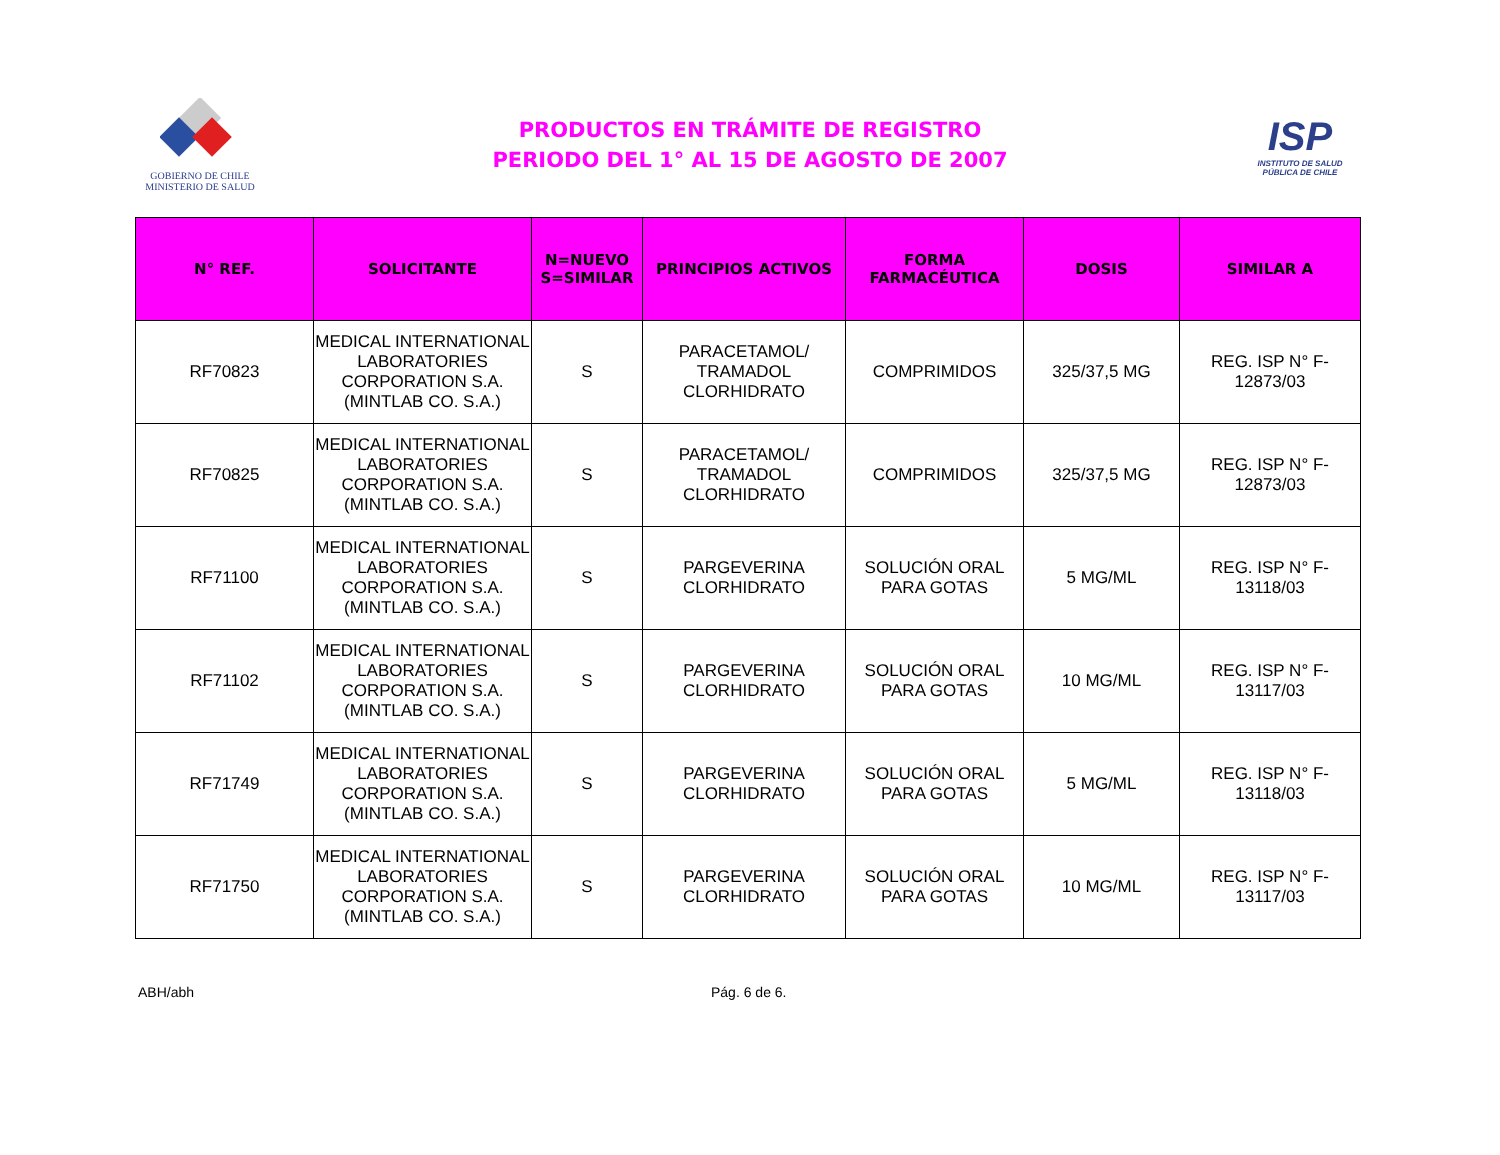GOBIERNO DE CHILE
MINISTERIO DE SALUD
PRODUCTOS EN TRÁMITE DE REGISTRO
PERIODO DEL 1° AL 15 DE AGOSTO DE 2007
ISP
INSTITUTO DE SALUD
PÚBLICA DE CHILE
| N° REF. | SOLICITANTE | N=NUEVO S=SIMILAR | PRINCIPIOS ACTIVOS | FORMA FARMACÉUTICA | DOSIS | SIMILAR A |
| --- | --- | --- | --- | --- | --- | --- |
| RF70823 | MEDICAL INTERNATIONAL LABORATORIES CORPORATION S.A. (MINTLAB CO. S.A.) | S | PARACETAMOL/ TRAMADOL CLORHIDRATO | COMPRIMIDOS | 325/37,5 MG | REG. ISP N° F-12873/03 |
| RF70825 | MEDICAL INTERNATIONAL LABORATORIES CORPORATION S.A. (MINTLAB CO. S.A.) | S | PARACETAMOL/ TRAMADOL CLORHIDRATO | COMPRIMIDOS | 325/37,5 MG | REG. ISP N° F-12873/03 |
| RF71100 | MEDICAL INTERNATIONAL LABORATORIES CORPORATION S.A. (MINTLAB CO. S.A.) | S | PARGEVERINA CLORHIDRATO | SOLUCIÓN ORAL PARA GOTAS | 5 MG/ML | REG. ISP N° F-13118/03 |
| RF71102 | MEDICAL INTERNATIONAL LABORATORIES CORPORATION S.A. (MINTLAB CO. S.A.) | S | PARGEVERINA CLORHIDRATO | SOLUCIÓN ORAL PARA GOTAS | 10 MG/ML | REG. ISP N° F-13117/03 |
| RF71749 | MEDICAL INTERNATIONAL LABORATORIES CORPORATION S.A. (MINTLAB CO. S.A.) | S | PARGEVERINA CLORHIDRATO | SOLUCIÓN ORAL PARA GOTAS | 5 MG/ML | REG. ISP N° F-13118/03 |
| RF71750 | MEDICAL INTERNATIONAL LABORATORIES CORPORATION S.A. (MINTLAB CO. S.A.) | S | PARGEVERINA CLORHIDRATO | SOLUCIÓN ORAL PARA GOTAS | 10 MG/ML | REG. ISP N° F-13117/03 |
ABH/abh Pág. 6 de 6.